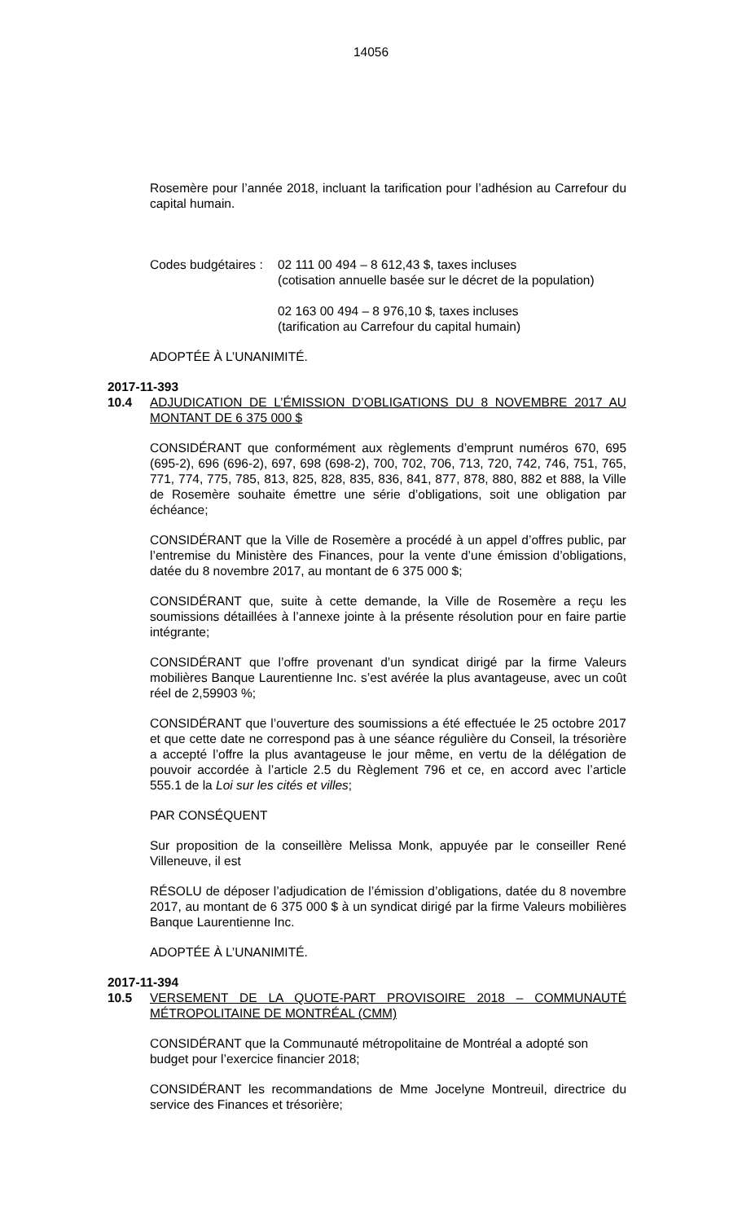14056
Rosemère pour l’année 2018, incluant la tarification pour l’adhésion au Carrefour du capital humain.
Codes budgétaires :
02 111 00 494 – 8 612,43 $, taxes incluses
(cotisation annuelle basée sur le décret de la population)
02 163 00 494 – 8 976,10 $, taxes incluses
(tarification au Carrefour du capital humain)
ADOPTÉE À L’UNANIMITÉ.
2017-11-393
10.4 ADJUDICATION DE L’ÉMISSION D’OBLIGATIONS DU 8 NOVEMBRE 2017 AU MONTANT DE 6 375 000 $
CONSIDÉRANT que conformément aux règlements d’emprunt numéros 670, 695 (695-2), 696 (696-2), 697, 698 (698-2), 700, 702, 706, 713, 720, 742, 746, 751, 765, 771, 774, 775, 785, 813, 825, 828, 835, 836, 841, 877, 878, 880, 882 et 888, la Ville de Rosemère souhaite émettre une série d’obligations, soit une obligation par échéance;
CONSIDÉRANT que la Ville de Rosemère a procédé à un appel d’offres public, par l’entremise du Ministère des Finances, pour la vente d’une émission d’obligations, datée du 8 novembre 2017, au montant de 6 375 000 $;
CONSIDÉRANT que, suite à cette demande, la Ville de Rosemère a reçu les soumissions détaillées à l’annexe jointe à la présente résolution pour en faire partie intégrante;
CONSIDÉRANT que l’offre provenant d’un syndicat dirigé par la firme Valeurs mobilières Banque Laurentienne Inc. s’est avérée la plus avantageuse, avec un coût réel de 2,59903 %;
CONSIDÉRANT que l’ouverture des soumissions a été effectuée le 25 octobre 2017 et que cette date ne correspond pas à une séance régulière du Conseil, la trésorière a accepté l’offre la plus avantageuse le jour même, en vertu de la délégation de pouvoir accordée à l’article 2.5 du Règlement 796 et ce, en accord avec l’article 555.1 de la Loi sur les cités et villes;
PAR CONSÉQUENT
Sur proposition de la conseillère Melissa Monk, appuyée par le conseiller René Villeneuve, il est
RÉSOLU de déposer l’adjudication de l’émission d’obligations, datée du 8 novembre 2017, au montant de 6 375 000 $ à un syndicat dirigé par la firme Valeurs mobilières Banque Laurentienne Inc.
ADOPTÉE À L’UNANIMITÉ.
2017-11-394
10.5 VERSEMENT DE LA QUOTE-PART PROVISOIRE 2018 – COMMUNAUTÉ MÉTROPOLITAINE DE MONTRÉAL (CMM)
CONSIDÉRANT que la Communauté métropolitaine de Montréal a adopté son budget pour l’exercice financier 2018;
CONSIDÉRANT les recommandations de Mme Jocelyne Montreuil, directrice du service des Finances et trésorière;